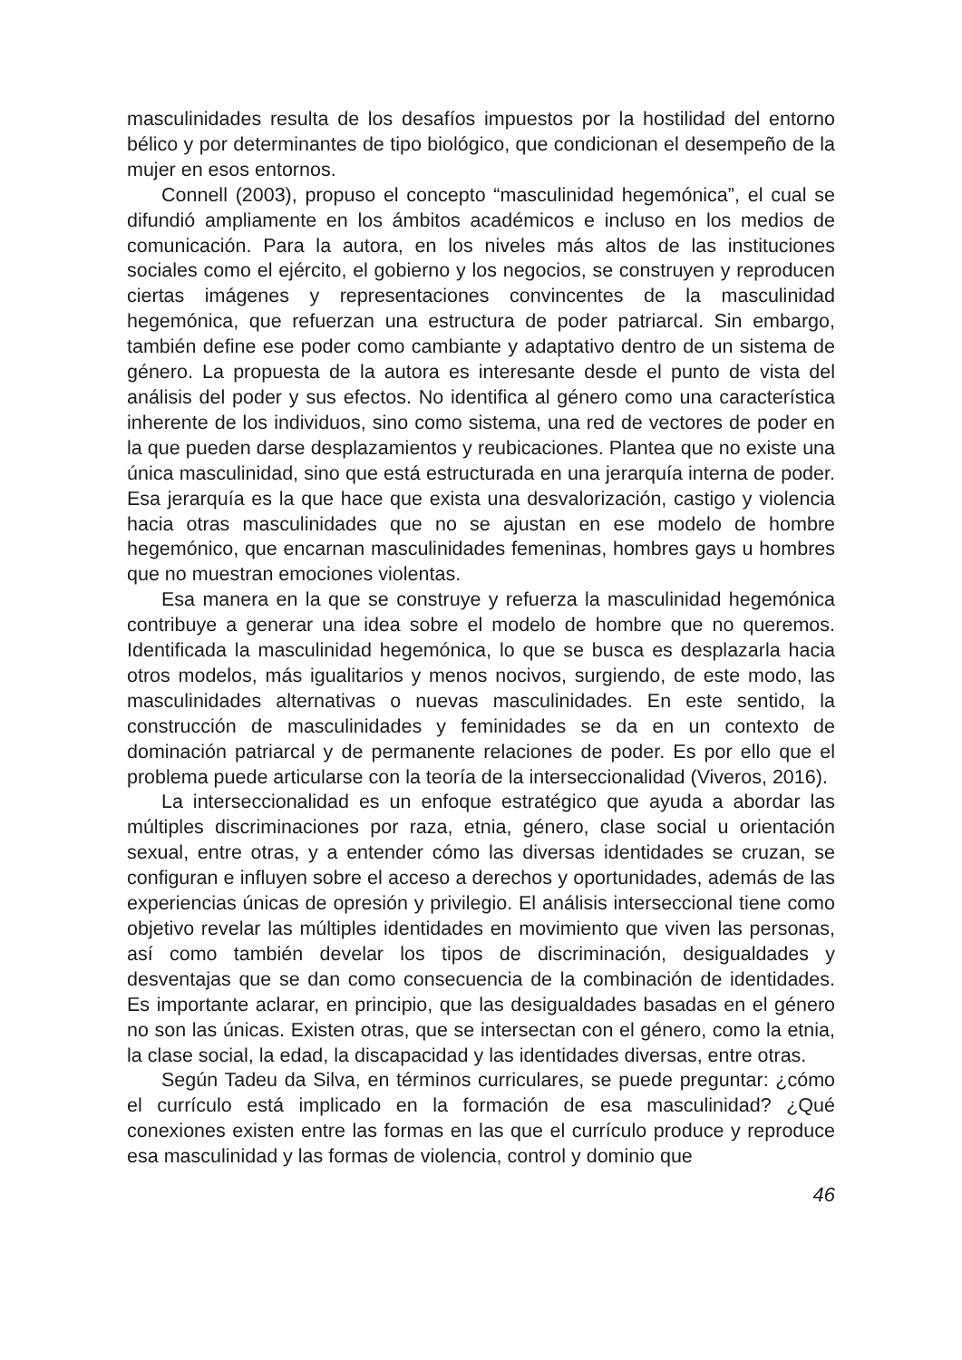masculinidades resulta de los desafíos impuestos por la hostilidad del entorno bélico y por determinantes de tipo biológico, que condicionan el desempeño de la mujer en esos entornos.
Connell (2003), propuso el concepto “masculinidad hegemónica”, el cual se difundió ampliamente en los ámbitos académicos e incluso en los medios de comunicación. Para la autora, en los niveles más altos de las instituciones sociales como el ejército, el gobierno y los negocios, se construyen y reproducen ciertas imágenes y representaciones convincentes de la masculinidad hegemónica, que refuerzan una estructura de poder patriarcal. Sin embargo, también define ese poder como cambiante y adaptativo dentro de un sistema de género. La propuesta de la autora es interesante desde el punto de vista del análisis del poder y sus efectos. No identifica al género como una característica inherente de los individuos, sino como sistema, una red de vectores de poder en la que pueden darse desplazamientos y reubicaciones. Plantea que no existe una única masculinidad, sino que está estructurada en una jerarquía interna de poder. Esa jerarquía es la que hace que exista una desvalorización, castigo y violencia hacia otras masculinidades que no se ajustan en ese modelo de hombre hegemónico, que encarnan masculinidades femeninas, hombres gays u hombres que no muestran emociones violentas.
Esa manera en la que se construye y refuerza la masculinidad hegemónica contribuye a generar una idea sobre el modelo de hombre que no queremos. Identificada la masculinidad hegemónica, lo que se busca es desplazarla hacia otros modelos, más igualitarios y menos nocivos, surgiendo, de este modo, las masculinidades alternativas o nuevas masculinidades. En este sentido, la construcción de masculinidades y feminidades se da en un contexto de dominación patriarcal y de permanente relaciones de poder. Es por ello que el problema puede articularse con la teoría de la interseccionalidad (Viveros, 2016).
La interseccionalidad es un enfoque estratégico que ayuda a abordar las múltiples discriminaciones por raza, etnia, género, clase social u orientación sexual, entre otras, y a entender cómo las diversas identidades se cruzan, se configuran e influyen sobre el acceso a derechos y oportunidades, además de las experiencias únicas de opresión y privilegio. El análisis interseccional tiene como objetivo revelar las múltiples identidades en movimiento que viven las personas, así como también develar los tipos de discriminación, desigualdades y desventajas que se dan como consecuencia de la combinación de identidades. Es importante aclarar, en principio, que las desigualdades basadas en el género no son las únicas. Existen otras, que se intersectan con el género, como la etnia, la clase social, la edad, la discapacidad y las identidades diversas, entre otras.
Según Tadeu da Silva, en términos curriculares, se puede preguntar: ¿cómo el currículo está implicado en la formación de esa masculinidad? ¿Qué conexiones existen entre las formas en las que el currículo produce y reproduce esa masculinidad y las formas de violencia, control y dominio que
46